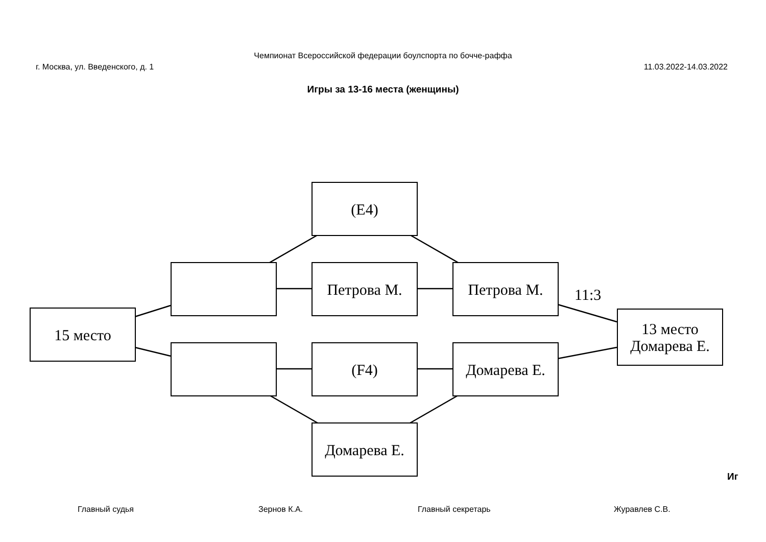Чемпионат Всероссийской федерации боулспорта по бочче-раффа
г. Москва, ул. Введенского, д. 1 11.03.2022-14.03.2022
Игры за 13-16 места (женщины)
(E4)
Петрова М. Петрова М.
11:3
15 место
13 место
Домарева Е.
(F4) Домарева Е.
Домарева Е.
Иг
Главный судья Зернов К.А. Главный секретарь Журавлев С.В.